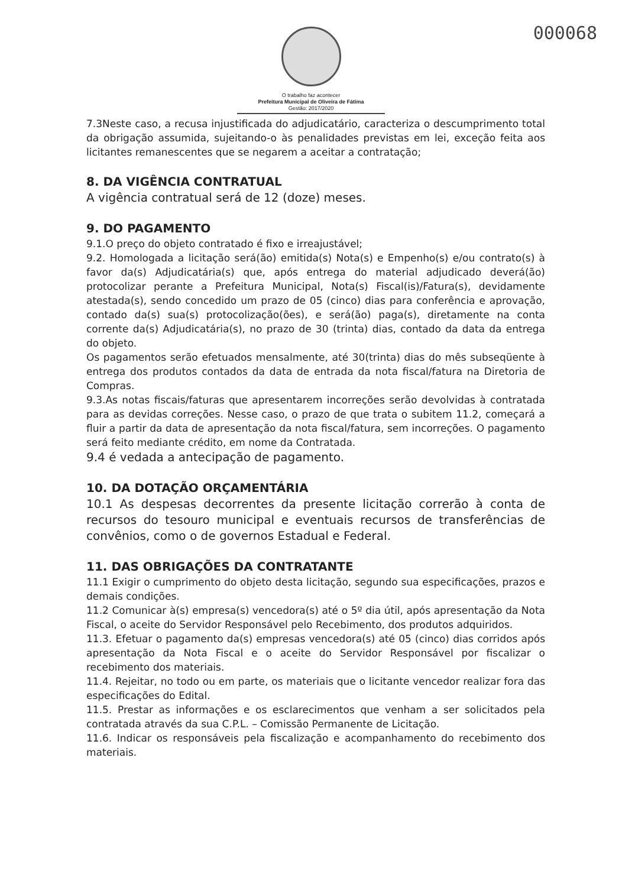000068
O trabalho faz acontecer
Prefeitura Municipal de Oliveira de Fátima
Gestão: 2017/2020
7.3Neste caso, a recusa injustificada do adjudicatário, caracteriza o descumprimento total da obrigação assumida, sujeitando-o às penalidades previstas em lei, exceção feita aos licitantes remanescentes que se negarem a aceitar a contratação;
8. DA VIGÊNCIA CONTRATUAL
A vigência contratual será de 12 (doze) meses.
9. DO PAGAMENTO
9.1.O preço do objeto contratado é fixo e irreajustável;
9.2. Homologada a licitação será(ão) emitida(s) Nota(s) e Empenho(s) e/ou contrato(s) à favor da(s) Adjudicatária(s) que, após entrega do material adjudicado deverá(ão) protocolizar perante a Prefeitura Municipal, Nota(s) Fiscal(is)/Fatura(s), devidamente atestada(s), sendo concedido um prazo de 05 (cinco) dias para conferência e aprovação, contado da(s) sua(s) protocolização(ões), e será(ão) paga(s), diretamente na conta corrente da(s) Adjudicatária(s), no prazo de 30 (trinta) dias, contado da data da entrega do objeto.
Os pagamentos serão efetuados mensalmente, até 30(trinta) dias do mês subseqüente à entrega dos produtos contados da data de entrada da nota fiscal/fatura na Diretoria de Compras.
9.3.As notas fiscais/faturas que apresentarem incorreções serão devolvidas à contratada para as devidas correções. Nesse caso, o prazo de que trata o subitem 11.2, começará a fluir a partir da data de apresentação da nota fiscal/fatura, sem incorreções. O pagamento será feito mediante crédito, em nome da Contratada.
9.4 é vedada a antecipação de pagamento.
10. DA DOTAÇÃO ORÇAMENTÁRIA
10.1 As despesas decorrentes da presente licitação correrão à conta de recursos do tesouro municipal e eventuais recursos de transferências de convênios, como o de governos Estadual e Federal.
11. DAS OBRIGAÇÕES DA CONTRATANTE
11.1 Exigir o cumprimento do objeto desta licitação, segundo sua especificações, prazos e demais condições.
11.2 Comunicar à(s) empresa(s) vencedora(s) até o 5º dia útil, após apresentação da Nota Fiscal, o aceite do Servidor Responsável pelo Recebimento, dos produtos adquiridos.
11.3. Efetuar o pagamento da(s) empresas vencedora(s) até 05 (cinco) dias corridos após apresentação da Nota Fiscal e o aceite do Servidor Responsável por fiscalizar o recebimento dos materiais.
11.4. Rejeitar, no todo ou em parte, os materiais que o licitante vencedor realizar fora das especificações do Edital.
11.5. Prestar as informações e os esclarecimentos que venham a ser solicitados pela contratada através da sua C.P.L. – Comissão Permanente de Licitação.
11.6. Indicar os responsáveis pela fiscalização e acompanhamento do recebimento dos materiais.